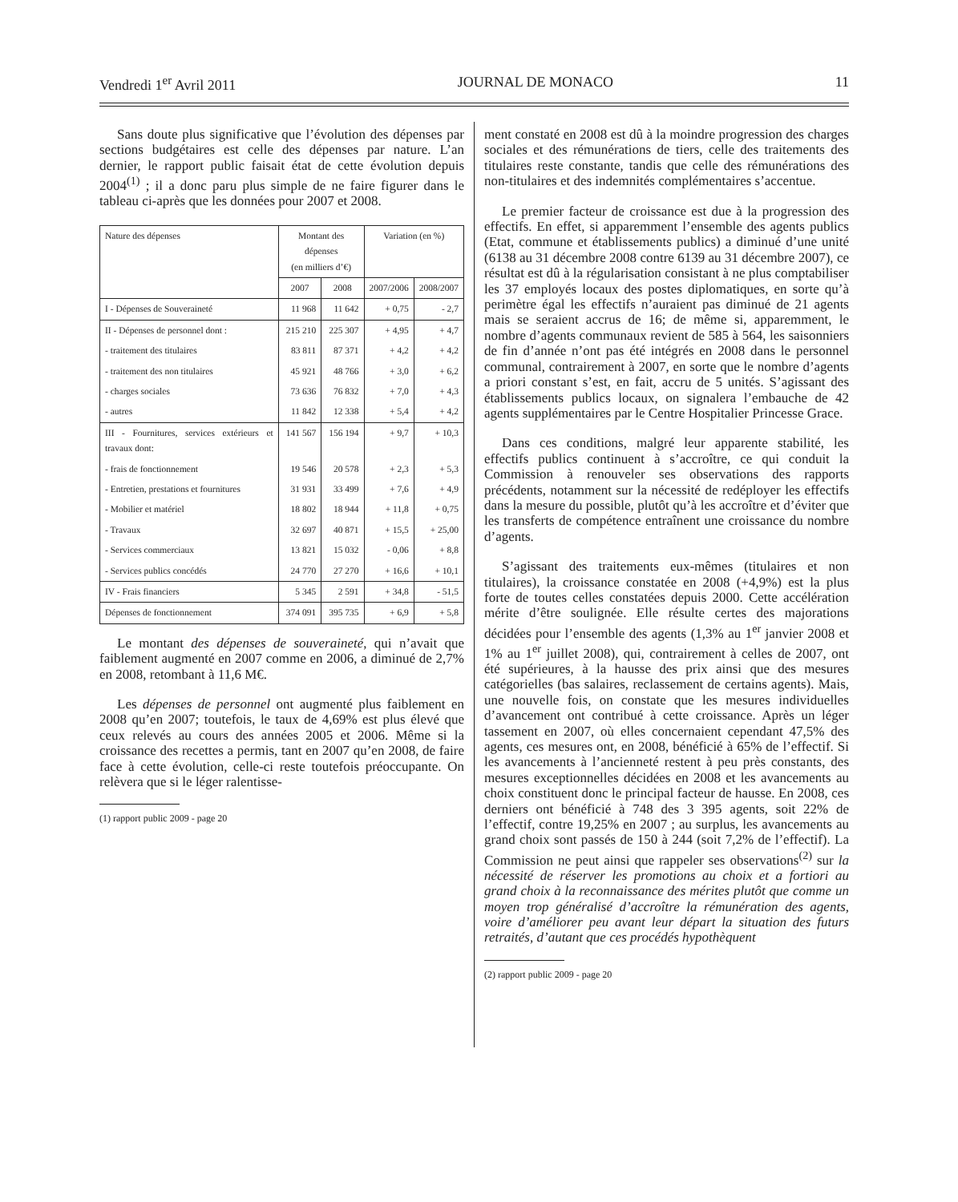Vendredi 1<sup>er</sup> Avril 2011 JOURNAL DE MONACO 11
Sans doute plus significative que l’évolution des dépenses par sections budgétaires est celle des dépenses par nature. L’an dernier, le rapport public faisait état de cette évolution depuis 2004<sup>(1)</sup> ; il a donc paru plus simple de ne faire figurer dans le tableau ci-après que les données pour 2007 et 2008.
| Nature des dépenses | Montant des dépenses (en milliers d’€) | | Variation (en %) | |
| --- | --- | --- | --- | --- |
| | 2007 | 2008 | 2007/2006 | 2008/2007 |
| I - Dépenses de Souveraineté | 11 968 | 11 642 | + 0,75 | - 2,7 |
| II - Dépenses de personnel dont : | 215 210 | 225 307 | + 4,95 | + 4,7 |
| - traitement des titulaires | 83 811 | 87 371 | + 4,2 | + 4,2 |
| - traitement des non titulaires | 45 921 | 48 766 | + 3,0 | + 6,2 |
| - charges sociales | 73 636 | 76 832 | + 7,0 | + 4,3 |
| - autres | 11 842 | 12 338 | + 5,4 | + 4,2 |
| III - Fournitures, services extérieurs et travaux dont: | 141 567 | 156 194 | + 9,7 | + 10,3 |
| - frais de fonctionnement | 19 546 | 20 578 | + 2,3 | + 5,3 |
| - Entretien, prestations et fournitures | 31 931 | 33 499 | + 7,6 | + 4,9 |
| - Mobilier et matériel | 18 802 | 18 944 | + 11,8 | + 0,75 |
| - Travaux | 32 697 | 40 871 | + 15,5 | + 25,00 |
| - Services commerciaux | 13 821 | 15 032 | - 0,06 | + 8,8 |
| - Services publics concédés | 24 770 | 27 270 | + 16,6 | + 10,1 |
| IV - Frais financiers | 5 345 | 2 591 | + 34,8 | - 51,5 |
| Dépenses de fonctionnement | 374 091 | 395 735 | + 6,9 | + 5,8 |
Le montant des dépenses de souveraineté, qui n’avait que faiblement augmenté en 2007 comme en 2006, a diminué de 2,7% en 2008, retombant à 11,6 M€.
Les dépenses de personnel ont augmenté plus faiblement en 2008 qu’en 2007; toutefois, le taux de 4,69% est plus élevé que ceux relevés au cours des années 2005 et 2006. Même si la croissance des recettes a permis, tant en 2007 qu’en 2008, de faire face à cette évolution, celle-ci reste toutefois préoccupante. On relèvera que si le léger ralentisse-
(1) rapport public 2009 - page 20
ment constaté en 2008 est dû à la moindre progression des charges sociales et des rémunérations de tiers, celle des traitements des titulaires reste constante, tandis que celle des rémunérations des non-titulaires et des indemnités complémentaires s’accentue.
Le premier facteur de croissance est due à la progression des effectifs. En effet, si apparemment l’ensemble des agents publics (Etat, commune et établissements publics) a diminué d’une unité (6138 au 31 décembre 2008 contre 6139 au 31 décembre 2007), ce résultat est dû à la régularisation consistant à ne plus comptabiliser les 37 employés locaux des postes diplomatiques, en sorte qu’à perimètre égal les effectifs n’auraient pas diminué de 21 agents mais se seraient accrus de 16; de même si, apparemment, le nombre d’agents communaux revient de 585 à 564, les saisonniers de fin d’année n’ont pas été intégrés en 2008 dans le personnel communal, contrairement à 2007, en sorte que le nombre d’agents a priori constant s’est, en fait, accru de 5 unités. S’agissant des établissements publics locaux, on signalera l’embauche de 42 agents supplémentaires par le Centre Hospitalier Princesse Grace.
Dans ces conditions, malgré leur apparente stabilité, les effectifs publics continuent à s’accroître, ce qui conduit la Commission à renouveler ses observations des rapports précédents, notamment sur la nécessité de redéployer les effectifs dans la mesure du possible, plutôt qu’à les accroître et d’éviter que les transferts de compétence entraînent une croissance du nombre d’agents.
S’agissant des traitements eux-mêmes (titulaires et non titulaires), la croissance constatée en 2008 (+4,9%) est la plus forte de toutes celles constatées depuis 2000. Cette accélération mérite d’être soulignée. Elle résulte certes des majorations décidées pour l’ensemble des agents (1,3% au 1<sup>er</sup> janvier 2008 et 1% au 1<sup>er</sup> juillet 2008), qui, contrairement à celles de 2007, ont été supérieures, à la hausse des prix ainsi que des mesures catégorielles (bas salaires, reclassement de certains agents). Mais, une nouvelle fois, on constate que les mesures individuelles d’avancement ont contribué à cette croissance. Après un léger tassement en 2007, où elles concernaient cependant 47,5% des agents, ces mesures ont, en 2008, bénéficié à 65% de l’effectif. Si les avancements à l’ancienneté restent à peu près constants, des mesures exceptionnelles décidées en 2008 et les avancements au choix constituent donc le principal facteur de hausse. En 2008, ces derniers ont bénéficié à 748 des 3 395 agents, soit 22% de l’effectif, contre 19,25% en 2007 ; au surplus, les avancements au grand choix sont passés de 150 à 244 (soit 7,2% de l’effectif). La Commission ne peut ainsi que rappeler ses observations<sup>(2)</sup> sur la nécessité de réserver les promotions au choix et a fortiori au grand choix à la reconnaissance des mérites plutôt que comme un moyen trop généralisé d’accroître la rémunération des agents, voire d’améliorer peu avant leur départ la situation des futurs retraités, d’autant que ces procédés hypothèquent
(2) rapport public 2009 - page 20